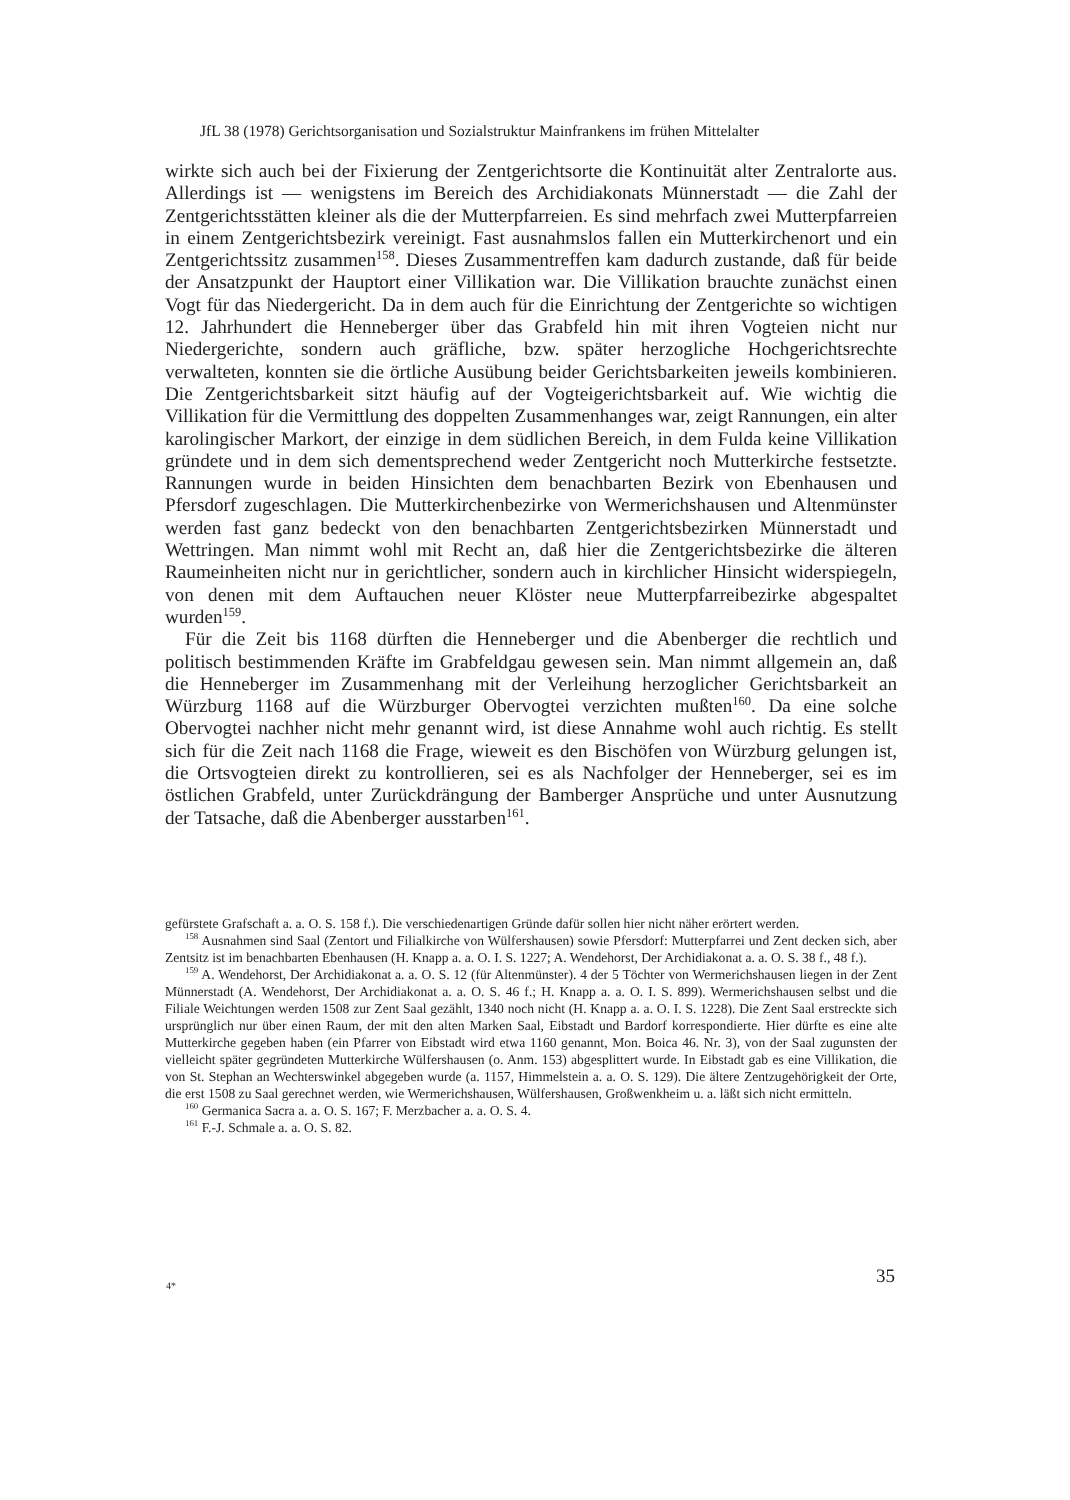JfL 38 (1978) Gerichtsorganisation und Sozialstruktur Mainfrankens im frühen Mittelalter
wirkte sich auch bei der Fixierung der Zentgerichtsorte die Kontinuität alter Zentralorte aus. Allerdings ist — wenigstens im Bereich des Archidiakonats Münnerstadt — die Zahl der Zentgerichtsstätten kleiner als die der Mutterpfarreien. Es sind mehrfach zwei Mutterpfarreien in einem Zentgerichtsbezirk vereinigt. Fast ausnahmslos fallen ein Mutterkirchenort und ein Zentgerichtssitz zusammen<sup>158</sup>. Dieses Zusammentreffen kam dadurch zustande, daß für beide der Ansatzpunkt der Hauptort einer Villikation war. Die Villikation brauchte zunächst einen Vogt für das Niedergericht. Da in dem auch für die Einrichtung der Zentgerichte so wichtigen 12. Jahrhundert die Henneberger über das Grabfeld hin mit ihren Vogteien nicht nur Niedergerichte, sondern auch gräfliche, bzw. später herzogliche Hochgerichtsrechte verwalteten, konnten sie die örtliche Ausübung beider Gerichtsbarkeiten jeweils kombinieren. Die Zentgerichtsbarkeit sitzt häufig auf der Vogteigerichtsbarkeit auf. Wie wichtig die Villikation für die Vermittlung des doppelten Zusammenhanges war, zeigt Rannungen, ein alter karolingischer Markort, der einzige in dem südlichen Bereich, in dem Fulda keine Villikation gründete und in dem sich dementsprechend weder Zentgericht noch Mutterkirche festsetzte. Rannungen wurde in beiden Hinsichten dem benachbarten Bezirk von Ebenhausen und Pfersdorf zugeschlagen. Die Mutterkirchenbezirke von Wermerichshausen und Altenmünster werden fast ganz bedeckt von den benachbarten Zentgerichtsbezirken Münnerstadt und Wettringen. Man nimmt wohl mit Recht an, daß hier die Zentgerichtsbezirke die älteren Raumeinheiten nicht nur in gerichtlicher, sondern auch in kirchlicher Hinsicht widerspiegeln, von denen mit dem Auftauchen neuer Klöster neue Mutterpfarreibezirke abgespaltet wurden<sup>159</sup>.
Für die Zeit bis 1168 dürften die Henneberger und die Abenberger die rechtlich und politisch bestimmenden Kräfte im Grabfeldgau gewesen sein. Man nimmt allgemein an, daß die Henneberger im Zusammenhang mit der Verleihung herzoglicher Gerichtsbarkeit an Würzburg 1168 auf die Würzburger Obervogtei verzichten mußten<sup>160</sup>. Da eine solche Obervogtei nachher nicht mehr genannt wird, ist diese Annahme wohl auch richtig. Es stellt sich für die Zeit nach 1168 die Frage, wieweit es den Bischöfen von Würzburg gelungen ist, die Ortsvogteien direkt zu kontrollieren, sei es als Nachfolger der Henneberger, sei es im östlichen Grabfeld, unter Zurückdrängung der Bamberger Ansprüche und unter Ausnutzung der Tatsache, daß die Abenberger ausstarben<sup>161</sup>.
gefürstete Grafschaft a. a. O. S. 158 f.). Die verschiedenartigen Gründe dafür sollen hier nicht näher erörtert werden.
<sup>158</sup> Ausnahmen sind Saal (Zentort und Filialkirche von Wülfershausen) sowie Pfersdorf: Mutterpfarrei und Zent decken sich, aber Zentsitz ist im benachbarten Ebenhausen (H. Knapp a. a. O. I. S. 1227; A. Wendehorst, Der Archidiakonat a. a. O. S. 38 f., 48 f.).
<sup>159</sup> A. Wendehorst, Der Archidiakonat a. a. O. S. 12 (für Altenmünster). 4 der 5 Töchter von Wermerichshausen liegen in der Zent Münnerstadt (A. Wendehorst, Der Archidiakonat a. a. O. S. 46 f.; H. Knapp a. a. O. I. S. 899). Wermerichshausen selbst und die Filiale Weichtungen werden 1508 zur Zent Saal gezählt, 1340 noch nicht (H. Knapp a. a. O. I. S. 1228). Die Zent Saal erstreckte sich ursprünglich nur über einen Raum, der mit den alten Marken Saal, Eibstadt und Bardorf korrespondierte. Hier dürfte es eine alte Mutterkirche gegeben haben (ein Pfarrer von Eibstadt wird etwa 1160 genannt, Mon. Boica 46. Nr. 3), von der Saal zugunsten der vielleicht später gegründeten Mutterkirche Wülfershausen (o. Anm. 153) abgesplittert wurde. In Eibstadt gab es eine Villikation, die von St. Stephan an Wechterswinkel abgegeben wurde (a. 1157, Himmelstein a. a. O. S. 129). Die ältere Zentzugehörigkeit der Orte, die erst 1508 zu Saal gerechnet werden, wie Wermerichshausen, Wülfershausen, Großwenkheim u. a. läßt sich nicht ermitteln.
<sup>160</sup> Germanica Sacra a. a. O. S. 167; F. Merzbacher a. a. O. S. 4.
<sup>161</sup> F.-J. Schmale a. a. O. S. 82.
35
4*